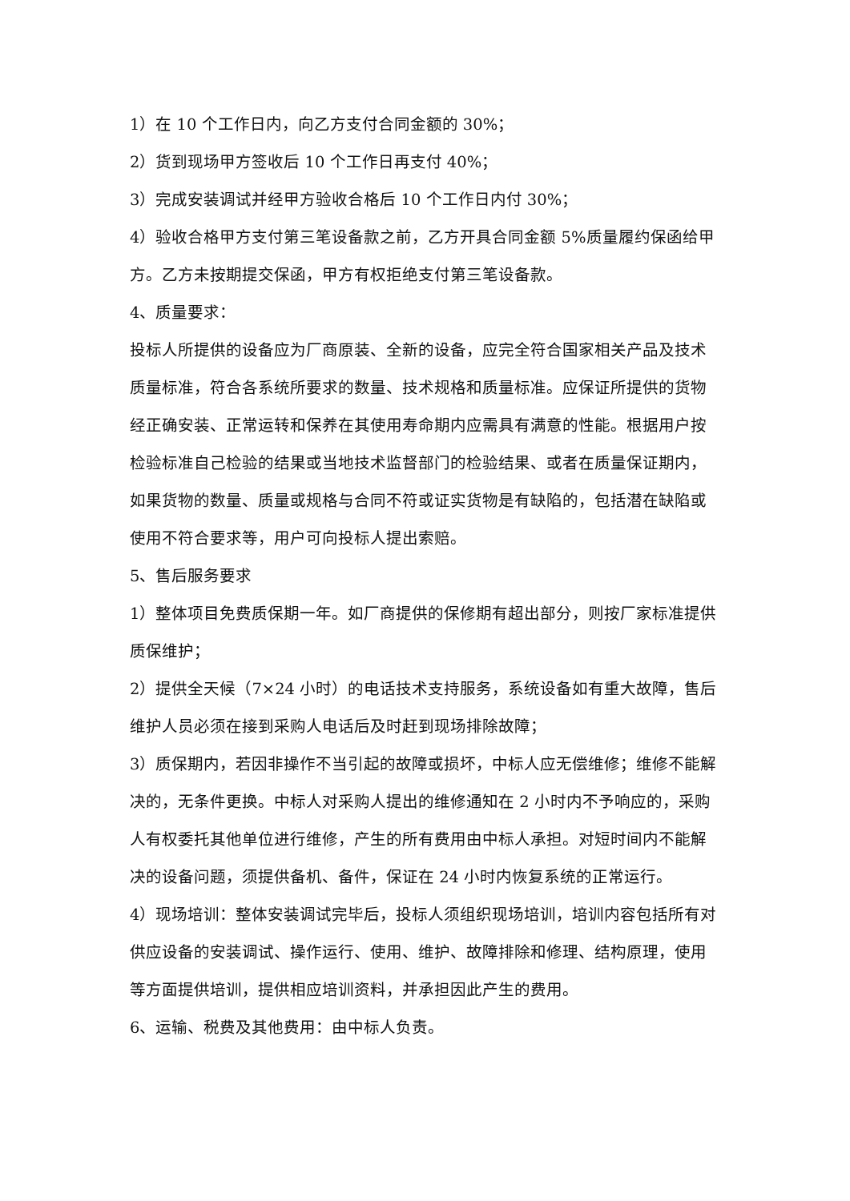1）在 10 个工作日内，向乙方支付合同金额的 30%；
2）货到现场甲方签收后 10 个工作日再支付 40%；
3）完成安装调试并经甲方验收合格后 10 个工作日内付 30%；
4）验收合格甲方支付第三笔设备款之前，乙方开具合同金额 5%质量履约保函给甲方。乙方未按期提交保函，甲方有权拒绝支付第三笔设备款。
4、质量要求：
投标人所提供的设备应为厂商原装、全新的设备，应完全符合国家相关产品及技术质量标准，符合各系统所要求的数量、技术规格和质量标准。应保证所提供的货物经正确安装、正常运转和保养在其使用寿命期内应需具有满意的性能。根据用户按检验标准自己检验的结果或当地技术监督部门的检验结果、或者在质量保证期内，如果货物的数量、质量或规格与合同不符或证实货物是有缺陷的，包括潜在缺陷或使用不符合要求等，用户可向投标人提出索赔。
5、售后服务要求
1）整体项目免费质保期一年。如厂商提供的保修期有超出部分，则按厂家标准提供质保维护；
2）提供全天候（7×24 小时）的电话技术支持服务，系统设备如有重大故障，售后维护人员必须在接到采购人电话后及时赶到现场排除故障；
3）质保期内，若因非操作不当引起的故障或损坏，中标人应无偿维修；维修不能解决的，无条件更换。中标人对采购人提出的维修通知在 2 小时内不予响应的，采购人有权委托其他单位进行维修，产生的所有费用由中标人承担。对短时间内不能解决的设备问题，须提供备机、备件，保证在 24 小时内恢复系统的正常运行。
4）现场培训：整体安装调试完毕后，投标人须组织现场培训，培训内容包括所有对供应设备的安装调试、操作运行、使用、维护、故障排除和修理、结构原理，使用等方面提供培训，提供相应培训资料，并承担因此产生的费用。
6、运输、税费及其他费用：由中标人负责。